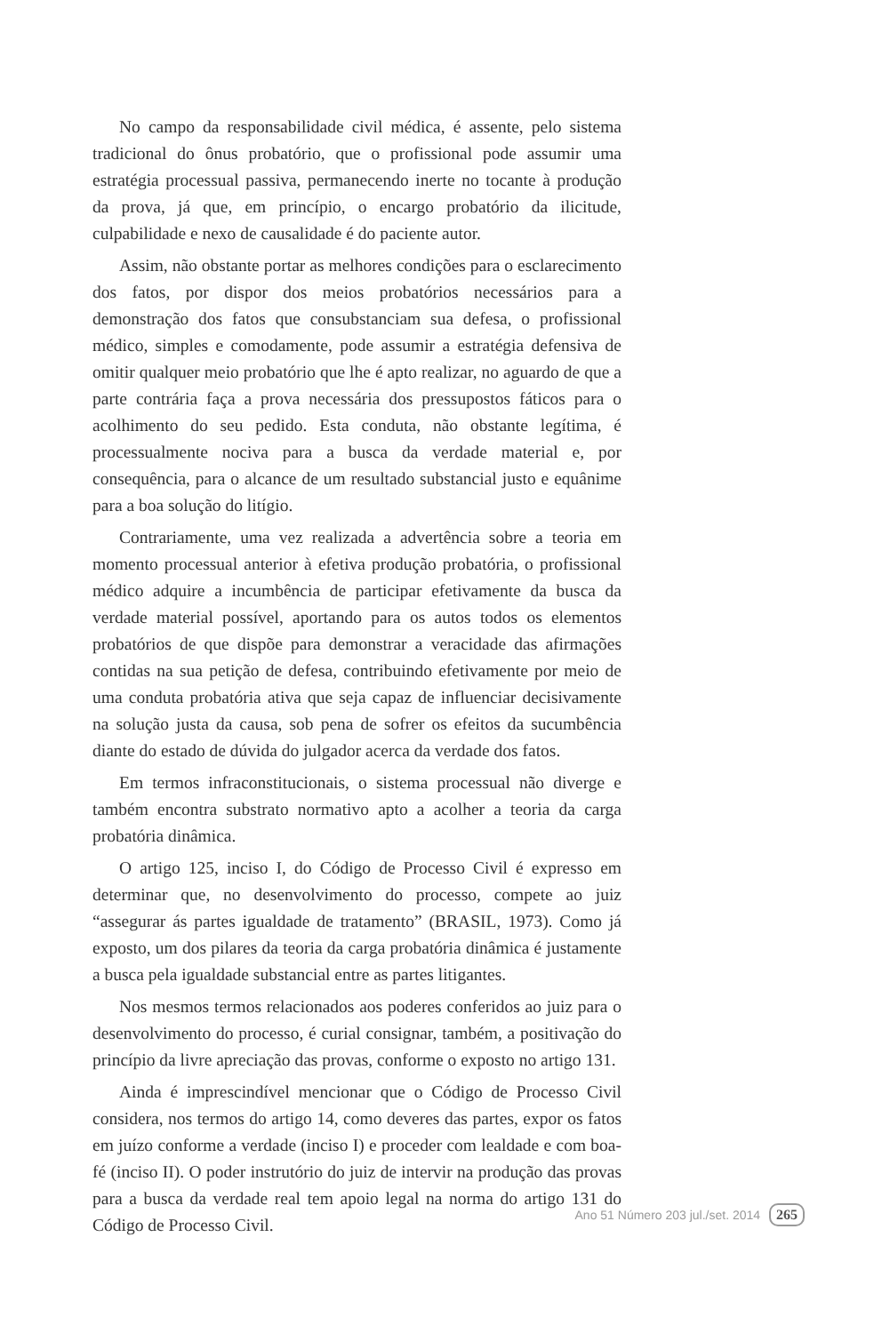No campo da responsabilidade civil médica, é assente, pelo sistema tradicional do ônus probatório, que o profissional pode assumir uma estratégia processual passiva, permanecendo inerte no tocante à produção da prova, já que, em princípio, o encargo probatório da ilicitude, culpabilidade e nexo de causalidade é do paciente autor.
Assim, não obstante portar as melhores condições para o esclarecimento dos fatos, por dispor dos meios probatórios necessários para a demonstração dos fatos que consubstanciam sua defesa, o profissional médico, simples e comodamente, pode assumir a estratégia defensiva de omitir qualquer meio probatório que lhe é apto realizar, no aguardo de que a parte contrária faça a prova necessária dos pressupostos fáticos para o acolhimento do seu pedido. Esta conduta, não obstante legítima, é processualmente nociva para a busca da verdade material e, por consequência, para o alcance de um resultado substancial justo e equânime para a boa solução do litígio.
Contrariamente, uma vez realizada a advertência sobre a teoria em momento processual anterior à efetiva produção probatória, o profissional médico adquire a incumbência de participar efetivamente da busca da verdade material possível, aportando para os autos todos os elementos probatórios de que dispõe para demonstrar a veracidade das afirmações contidas na sua petição de defesa, contribuindo efetivamente por meio de uma conduta probatória ativa que seja capaz de influenciar decisivamente na solução justa da causa, sob pena de sofrer os efeitos da sucumbência diante do estado de dúvida do julgador acerca da verdade dos fatos.
Em termos infraconstitucionais, o sistema processual não diverge e também encontra substrato normativo apto a acolher a teoria da carga probatória dinâmica.
O artigo 125, inciso I, do Código de Processo Civil é expresso em determinar que, no desenvolvimento do processo, compete ao juiz “assegurar ás partes igualdade de tratamento” (BRASIL, 1973). Como já exposto, um dos pilares da teoria da carga probatória dinâmica é justamente a busca pela igualdade substancial entre as partes litigantes.
Nos mesmos termos relacionados aos poderes conferidos ao juiz para o desenvolvimento do processo, é curial consignar, também, a positivação do princípio da livre apreciação das provas, conforme o exposto no artigo 131.
Ainda é imprescindível mencionar que o Código de Processo Civil considera, nos termos do artigo 14, como deveres das partes, expor os fatos em juízo conforme a verdade (inciso I) e proceder com lealdade e com boa-fé (inciso II). O poder instrutório do juiz de intervir na produção das provas para a busca da verdade real tem apoio legal na norma do artigo 131 do Código de Processo Civil.
Ano 51 Número 203 jul./set. 2014 265